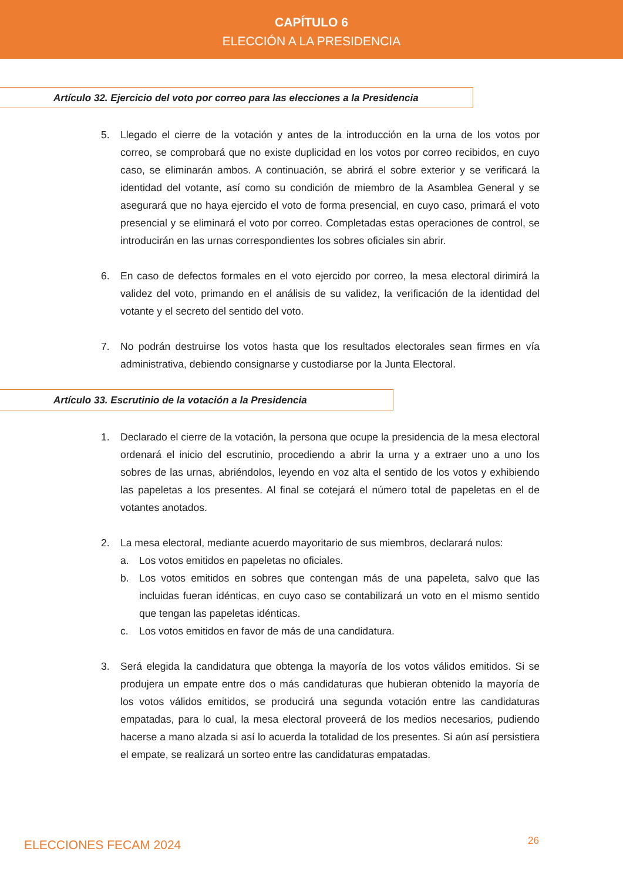CAPÍTULO 6
ELECCIÓN A LA PRESIDENCIA
Artículo 32. Ejercicio del voto por correo para las elecciones a la Presidencia
5. Llegado el cierre de la votación y antes de la introducción en la urna de los votos por correo, se comprobará que no existe duplicidad en los votos por correo recibidos, en cuyo caso, se eliminarán ambos. A continuación, se abrirá el sobre exterior y se verificará la identidad del votante, así como su condición de miembro de la Asamblea General y se asegurará que no haya ejercido el voto de forma presencial, en cuyo caso, primará el voto presencial y se eliminará el voto por correo. Completadas estas operaciones de control, se introducirán en las urnas correspondientes los sobres oficiales sin abrir.
6. En caso de defectos formales en el voto ejercido por correo, la mesa electoral dirimirá la validez del voto, primando en el análisis de su validez, la verificación de la identidad del votante y el secreto del sentido del voto.
7. No podrán destruirse los votos hasta que los resultados electorales sean firmes en vía administrativa, debiendo consignarse y custodiarse por la Junta Electoral.
Artículo 33. Escrutinio de la votación a la Presidencia
1. Declarado el cierre de la votación, la persona que ocupe la presidencia de la mesa electoral ordenará el inicio del escrutinio, procediendo a abrir la urna y a extraer uno a uno los sobres de las urnas, abriéndolos, leyendo en voz alta el sentido de los votos y exhibiendo las papeletas a los presentes. Al final se cotejará el número total de papeletas en el de votantes anotados.
2. La mesa electoral, mediante acuerdo mayoritario de sus miembros, declarará nulos:
a. Los votos emitidos en papeletas no oficiales.
b. Los votos emitidos en sobres que contengan más de una papeleta, salvo que las incluidas fueran idénticas, en cuyo caso se contabilizará un voto en el mismo sentido que tengan las papeletas idénticas.
c. Los votos emitidos en favor de más de una candidatura.
3. Será elegida la candidatura que obtenga la mayoría de los votos válidos emitidos. Si se produjera un empate entre dos o más candidaturas que hubieran obtenido la mayoría de los votos válidos emitidos, se producirá una segunda votación entre las candidaturas empatadas, para lo cual, la mesa electoral proveerá de los medios necesarios, pudiendo hacerse a mano alzada si así lo acuerda la totalidad de los presentes. Si aún así persistiera el empate, se realizará un sorteo entre las candidaturas empatadas.
ELECCIONES FECAM 2024 26